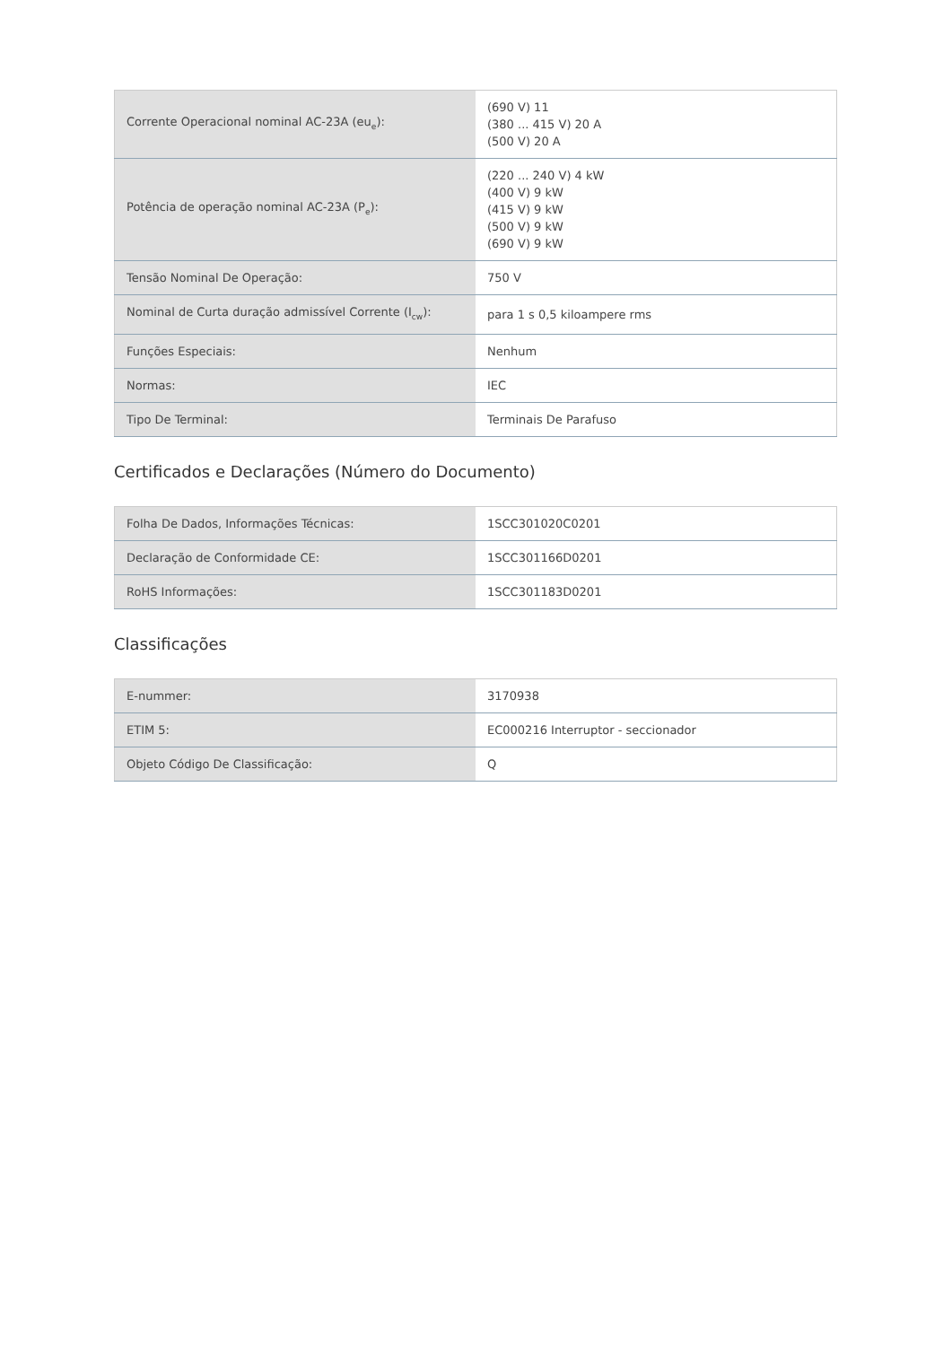| Corrente Operacional nominal AC-23A (eu<sub>e</sub>): | (690 V) 11 (380 ... 415 V) 20 A (500 V) 20 A |
| Potência de operação nominal AC-23A (P<sub>e</sub>): | (220 ... 240 V) 4 kW (400 V) 9 kW (415 V) 9 kW (500 V) 9 kW (690 V) 9 kW |
| Tensão Nominal De Operação: | 750 V |
| Nominal de Curta duração admissível Corrente (I<sub>cw</sub>): | para 1 s 0,5 kiloampere rms |
| Funções Especiais: | Nenhum |
| Normas: | IEC |
| Tipo De Terminal: | Terminais De Parafuso |
Certificados e Declarações (Número do Documento)
| Folha De Dados, Informações Técnicas: | 1SCC301020C0201 |
| Declaração de Conformidade CE: | 1SCC301166D0201 |
| RoHS Informações: | 1SCC301183D0201 |
Classificações
| E-nummer: | 3170938 |
| ETIM 5: | EC000216 Interruptor - seccionador |
| Objeto Código De Classificação: | Q |